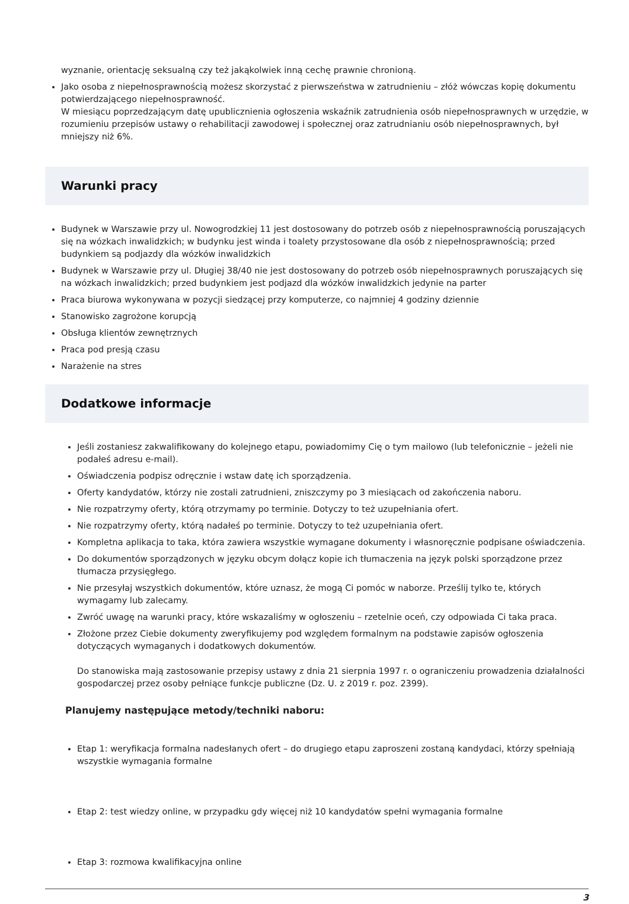wyznanie, orientację seksualną czy też jakąkolwiek inną cechę prawnie chronioną.
Jako osoba z niepełnosprawnością możesz skorzystać z pierwszeństwa w zatrudnieniu – złóż wówczas kopię dokumentu potwierdzającego niepełnosprawność.
W miesiącu poprzedzającym datę upublicznienia ogłoszenia wskaźnik zatrudnienia osób niepełnosprawnych w urzędzie, w rozumieniu przepisów ustawy o rehabilitacji zawodowej i społecznej oraz zatrudnianiu osób niepełnosprawnych, był mniejszy niż 6%.
Warunki pracy
Budynek w Warszawie przy ul. Nowogrodzkiej 11 jest dostosowany do potrzeb osób z niepełnosprawnością poruszających się na wózkach inwalidzkich; w budynku jest winda i toalety przystosowane dla osób z niepełnosprawnością; przed budynkiem są podjazdy dla wózków inwalidzkich
Budynek w Warszawie przy ul. Długiej 38/40 nie jest dostosowany do potrzeb osób niepełnosprawnych poruszających się na wózkach inwalidzkich; przed budynkiem jest podjazd dla wózków inwalidzkich jedynie na parter
Praca biurowa wykonywana w pozycji siedzącej przy komputerze, co najmniej 4 godziny dziennie
Stanowisko zagrożone korupcją
Obsługa klientów zewnętrznych
Praca pod presją czasu
Narażenie na stres
Dodatkowe informacje
Jeśli zostaniesz zakwalifikowany do kolejnego etapu, powiadomimy Cię o tym mailowo (lub telefonicznie – jeżeli nie podałeś adresu e-mail).
Oświadczenia podpisz odręcznie i wstaw datę ich sporządzenia.
Oferty kandydatów, którzy nie zostali zatrudnieni, zniszczymy po 3 miesiącach od zakończenia naboru.
Nie rozpatrzymy oferty, którą otrzymamy po terminie. Dotyczy to też uzupełniania ofert.
Nie rozpatrzymy oferty, którą nadałeś po terminie. Dotyczy to też uzupełniania ofert.
Kompletna aplikacja to taka, która zawiera wszystkie wymagane dokumenty i własnoręcznie podpisane oświadczenia.
Do dokumentów sporządzonych w języku obcym dołącz kopie ich tłumaczenia na język polski sporządzone przez tłumacza przysięgłego.
Nie przesyłaj wszystkich dokumentów, które uznasz, że mogą Ci pomóc w naborze. Prześlij tylko te, których wymagamy lub zalecamy.
Zwróć uwagę na warunki pracy, które wskazaliśmy w ogłoszeniu – rzetelnie oceń, czy odpowiada Ci taka praca.
Złożone przez Ciebie dokumenty zweryfikujemy pod względem formalnym na podstawie zapisów ogłoszenia dotyczących wymaganych i dodatkowych dokumentów.
Do stanowiska mają zastosowanie przepisy ustawy z dnia 21 sierpnia 1997 r. o ograniczeniu prowadzenia działalności gospodarczej przez osoby pełniące funkcje publiczne (Dz. U. z 2019 r. poz. 2399).
Planujemy następujące metody/techniki naboru:
Etap 1: weryfikacja formalna nadesłanych ofert – do drugiego etapu zaproszeni zostaną kandydaci, którzy spełniają wszystkie wymagania formalne
Etap 2: test wiedzy online, w przypadku gdy więcej niż 10 kandydatów spełni wymagania formalne
Etap 3: rozmowa kwalifikacyjna online
3